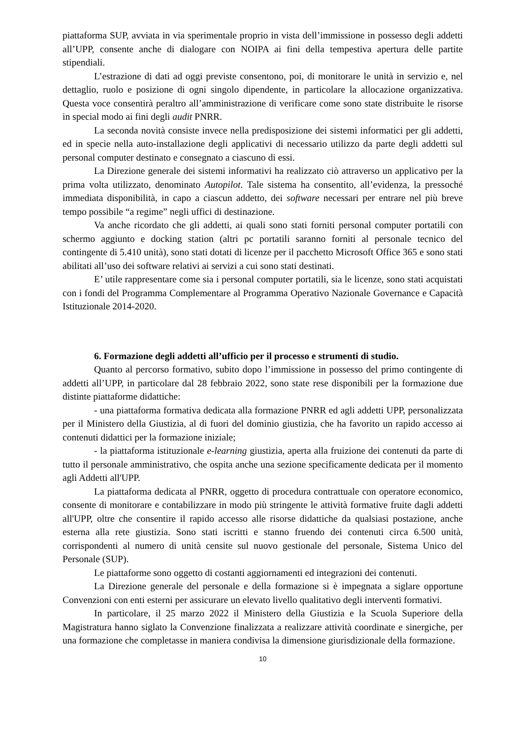piattaforma SUP, avviata in via sperimentale proprio in vista dell’immissione in possesso degli addetti all’UPP, consente anche di dialogare con NOIPA ai fini della tempestiva apertura delle partite stipendiali.
L’estrazione di dati ad oggi previste consentono, poi, di monitorare le unità in servizio e, nel dettaglio, ruolo e posizione di ogni singolo dipendente, in particolare la allocazione organizzativa. Questa voce consentirà peraltro all’amministrazione di verificare come sono state distribuite le risorse in special modo ai fini degli audit PNRR.
La seconda novità consiste invece nella predisposizione dei sistemi informatici per gli addetti, ed in specie nella auto-installazione degli applicativi di necessario utilizzo da parte degli addetti sul personal computer destinato e consegnato a ciascuno di essi.
La Direzione generale dei sistemi informativi ha realizzato ciò attraverso un applicativo per la prima volta utilizzato, denominato Autopilot. Tale sistema ha consentito, all’evidenza, la pressoché immediata disponibilità, in capo a ciascun addetto, dei software necessari per entrare nel più breve tempo possibile “a regime” negli uffici di destinazione.
Va anche ricordato che gli addetti, ai quali sono stati forniti personal computer portatili con schermo aggiunto e docking station (altri pc portatili saranno forniti al personale tecnico del contingente di 5.410 unità), sono stati dotati di licenze per il pacchetto Microsoft Office 365 e sono stati abilitati all’uso dei software relativi ai servizi a cui sono stati destinati.
E’ utile rappresentare come sia i personal computer portatili, sia le licenze, sono stati acquistati con i fondi del Programma Complementare al Programma Operativo Nazionale Governance e Capacità Istituzionale 2014-2020.
6. Formazione degli addetti all’ufficio per il processo e strumenti di studio.
Quanto al percorso formativo, subito dopo l’immissione in possesso del primo contingente di addetti all’UPP, in particolare dal 28 febbraio 2022, sono state rese disponibili per la formazione due distinte piattaforme didattiche:
- una piattaforma formativa dedicata alla formazione PNRR ed agli addetti UPP, personalizzata per il Ministero della Giustizia, al di fuori del dominio giustizia, che ha favorito un rapido accesso ai contenuti didattici per la formazione iniziale;
- la piattaforma istituzionale e-learning giustizia, aperta alla fruizione dei contenuti da parte di tutto il personale amministrativo, che ospita anche una sezione specificamente dedicata per il momento agli Addetti all'UPP.
La piattaforma dedicata al PNRR, oggetto di procedura contrattuale con operatore economico, consente di monitorare e contabilizzare in modo più stringente le attività formative fruite dagli addetti all'UPP, oltre che consentire il rapido accesso alle risorse didattiche da qualsiasi postazione, anche esterna alla rete giustizia. Sono stati iscritti e stanno fruendo dei contenuti circa 6.500 unità, corrispondenti al numero di unità censite sul nuovo gestionale del personale, Sistema Unico del Personale (SUP).
Le piattaforme sono oggetto di costanti aggiornamenti ed integrazioni dei contenuti.
La Direzione generale del personale e della formazione si è impegnata a siglare opportune Convenzioni con enti esterni per assicurare un elevato livello qualitativo degli interventi formativi.
In particolare, il 25 marzo 2022 il Ministero della Giustizia e la Scuola Superiore della Magistratura hanno siglato la Convenzione finalizzata a realizzare attività coordinate e sinergiche, per una formazione che completasse in maniera condivisa la dimensione giurisdizionale della formazione.
10